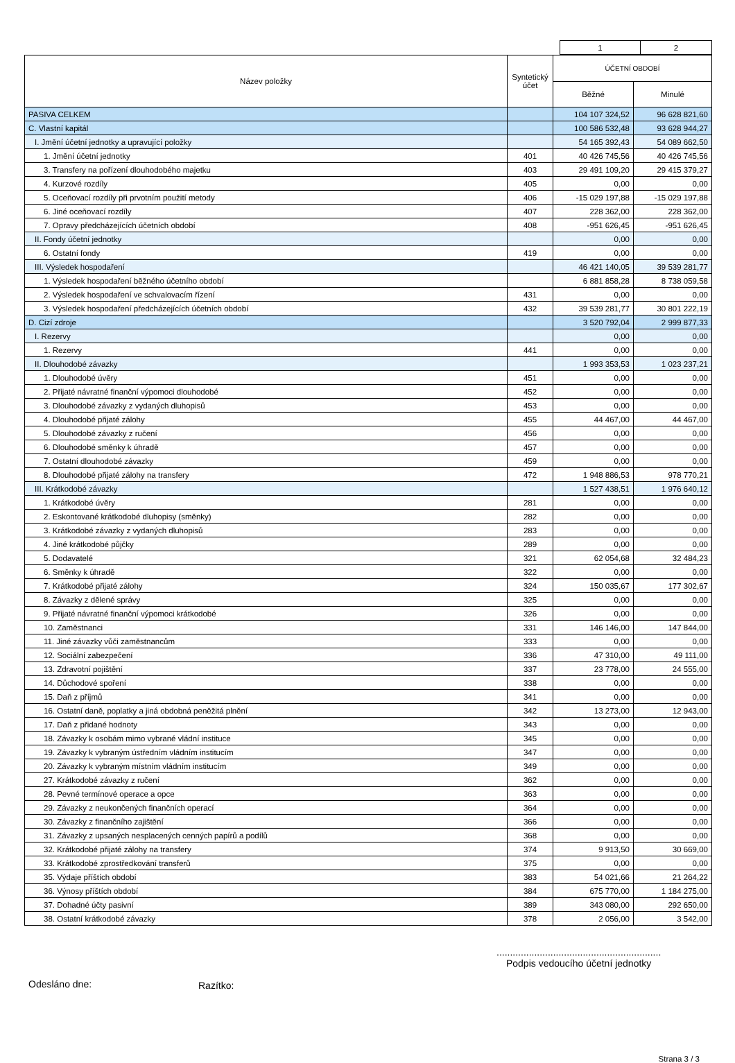| | 1 | 2 |
| Název položky | Syntetický účet | ÚČETNÍ OBDOBÍ | |
| --- | --- | --- | --- |
| | | Běžné | Minulé |
| PASIVA CELKEM | | 104 107 324,52 | 96 628 821,60 |
| C. Vlastní kapitál | | 100 586 532,48 | 93 628 944,27 |
| I. Jmění účetní jednotky a upravující položky | | 54 165 392,43 | 54 089 662,50 |
| 1. Jmění účetní jednotky | 401 | 40 426 745,56 | 40 426 745,56 |
| 3. Transfery na pořízení dlouhodobého majetku | 403 | 29 491 109,20 | 29 415 379,27 |
| 4. Kurzové rozdíly | 405 | 0,00 | 0,00 |
| 5. Oceňovací rozdíly při prvotním použití metody | 406 | -15 029 197,88 | -15 029 197,88 |
| 6. Jiné oceňovací rozdíly | 407 | 228 362,00 | 228 362,00 |
| 7. Opravy předcházejících účetních období | 408 | -951 626,45 | -951 626,45 |
| II. Fondy účetní jednotky | | 0,00 | 0,00 |
| 6. Ostatní fondy | 419 | 0,00 | 0,00 |
| III. Výsledek hospodaření | | 46 421 140,05 | 39 539 281,77 |
| 1. Výsledek hospodaření běžného účetního období | | 6 881 858,28 | 8 738 059,58 |
| 2. Výsledek hospodaření ve schvalovacím řízení | 431 | 0,00 | 0,00 |
| 3. Výsledek hospodaření předcházejících účetních období | 432 | 39 539 281,77 | 30 801 222,19 |
| D. Cizí zdroje | | 3 520 792,04 | 2 999 877,33 |
| I. Rezervy | | 0,00 | 0,00 |
| 1. Rezervy | 441 | 0,00 | 0,00 |
| II. Dlouhodobé závazky | | 1 993 353,53 | 1 023 237,21 |
| 1. Dlouhodobé úvěry | 451 | 0,00 | 0,00 |
| 2. Přijaté návratné finanční výpomoci dlouhodobé | 452 | 0,00 | 0,00 |
| 3. Dlouhodobé závazky z vydaných dluhopisů | 453 | 0,00 | 0,00 |
| 4. Dlouhodobé přijaté zálohy | 455 | 44 467,00 | 44 467,00 |
| 5. Dlouhodobé závazky z ručení | 456 | 0,00 | 0,00 |
| 6. Dlouhodobé směnky k úhradě | 457 | 0,00 | 0,00 |
| 7. Ostatní dlouhodobé závazky | 459 | 0,00 | 0,00 |
| 8. Dlouhodobé přijaté zálohy na transfery | 472 | 1 948 886,53 | 978 770,21 |
| III. Krátkodobé závazky | | 1 527 438,51 | 1 976 640,12 |
| 1. Krátkodobé úvěry | 281 | 0,00 | 0,00 |
| 2. Eskontované krátkodobé dluhopisy (směnky) | 282 | 0,00 | 0,00 |
| 3. Krátkodobé závazky z vydaných dluhopisů | 283 | 0,00 | 0,00 |
| 4. Jiné krátkodobé půjčky | 289 | 0,00 | 0,00 |
| 5. Dodavatelé | 321 | 62 054,68 | 32 484,23 |
| 6. Směnky k úhradě | 322 | 0,00 | 0,00 |
| 7. Krátkodobé přijaté zálohy | 324 | 150 035,67 | 177 302,67 |
| 8. Závazky z dělené správy | 325 | 0,00 | 0,00 |
| 9. Přijaté návratné finanční výpomoci krátkodobé | 326 | 0,00 | 0,00 |
| 10. Zaměstnanci | 331 | 146 146,00 | 147 844,00 |
| 11. Jiné závazky vůči zaměstnancům | 333 | 0,00 | 0,00 |
| 12. Sociální zabezpečení | 336 | 47 310,00 | 49 111,00 |
| 13. Zdravotní pojištění | 337 | 23 778,00 | 24 555,00 |
| 14. Důchodové spoření | 338 | 0,00 | 0,00 |
| 15. Daň z příjmů | 341 | 0,00 | 0,00 |
| 16. Ostatní daně, poplatky a jiná obdobná peněžitá plnění | 342 | 13 273,00 | 12 943,00 |
| 17. Daň z přidané hodnoty | 343 | 0,00 | 0,00 |
| 18. Závazky k osobám mimo vybrané vládní instituce | 345 | 0,00 | 0,00 |
| 19. Závazky k vybraným ústředním vládním institucím | 347 | 0,00 | 0,00 |
| 20. Závazky k vybraným místním vládním institucím | 349 | 0,00 | 0,00 |
| 27. Krátkodobé závazky z ručení | 362 | 0,00 | 0,00 |
| 28. Pevné termínové operace a opce | 363 | 0,00 | 0,00 |
| 29. Závazky z neukončených finančních operací | 364 | 0,00 | 0,00 |
| 30. Závazky z finančního zajištění | 366 | 0,00 | 0,00 |
| 31. Závazky z upsaných nesplacených cenných papírů a podílů | 368 | 0,00 | 0,00 |
| 32. Krátkodobé přijaté zálohy na transfery | 374 | 9 913,50 | 30 669,00 |
| 33. Krátkodobé zprostředkování transferů | 375 | 0,00 | 0,00 |
| 35. Výdaje příštích období | 383 | 54 021,66 | 21 264,22 |
| 36. Výnosy příštích období | 384 | 675 770,00 | 1 184 275,00 |
| 37. Dohadné účty pasivní | 389 | 343 080,00 | 292 650,00 |
| 38. Ostatní krátkodobé závazky | 378 | 2 056,00 | 3 542,00 |
Odesláno dne: Razítko:
.............................................................
Podpis vedoucího účetní jednotky
Strana 3 / 3